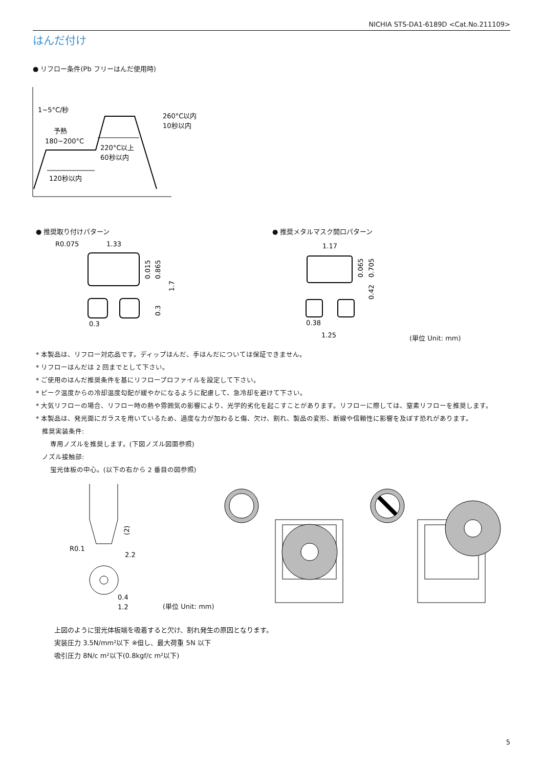NICHIA STS-DA1-6189D <Cat.No.211109>
はんだ付け
● リフロー条件(Pb フリーはんだ使用時)
1~5°C/秒
予熱
180~200°C
260°C以内
10秒以内
220°C以上
60秒以内
120秒以内
● 推奨取り付けパターン ● 推奨メタルマスク開口パターン
R0.075
1.33
0.3
0.015
0.865
1.7
0.3
1.17
0.38
1.25
0.065
0.705
0.42
(単位 Unit: mm)
* 本製品は、リフロー対応品です。ディップはんだ、手はんだについては保証できません。
* リフローはんだは 2 回までとして下さい。
* ご使用のはんだ推奨条件を基にリフロープロファイルを設定して下さい。
* ピーク温度からの冷却温度勾配が緩やかになるように配慮して、急冷却を避けて下さい。
* 大気リフローの場合、リフロー時の熱や雰囲気の影響により、光学的劣化を起こすことがあります。リフローに際しては、窒素リフローを推奨します。
* 本製品は、発光面にガラスを用いているため、過度な力が加わると傷、欠け、割れ、製品の変形、断線や信頼性に影響を及ぼす恐れがあります。
推奨実装条件:
専用ノズルを推奨します。(下図ノズル図面参照)
ノズル接触部:
蛍光体板の中心。(以下の右から 2 番目の図参照)
(2)
R0.1
2.2
0.4
1.2
(単位 Unit: mm)
上図のように蛍光体板端を吸着すると欠け、割れ発生の原因となります。
実装圧力 3.5N/mm²以下 ※但し、最大荷重 5N 以下
吸引圧力 8N/c m²以下(0.8kgf/c m²以下)
5